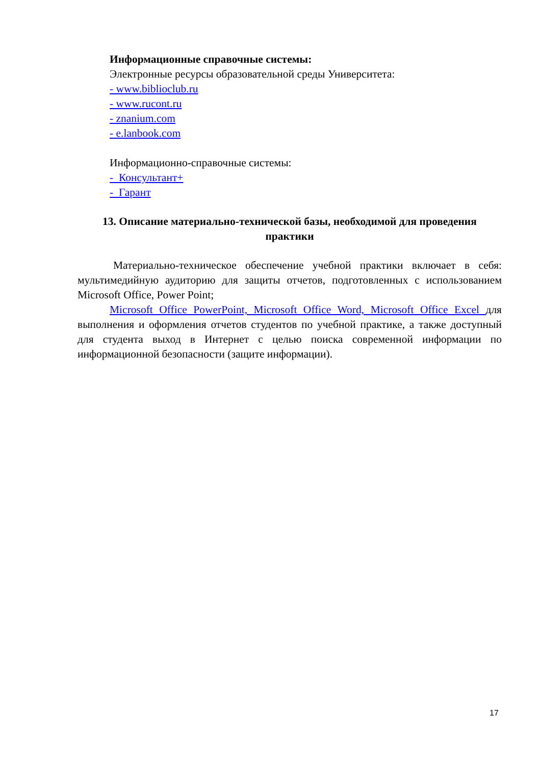Информационные справочные системы:
Электронные ресурсы образовательной среды Университета:
- www.biblioclub.ru
- www.rucont.ru
- znanium.com
- e.lanbook.com
Информационно-справочные системы:
- Консультант+
- Гарант
13. Описание материально-технической базы, необходимой для проведения практики
Материально-техническое обеспечение учебной практики включает в себя: мультимедийную аудиторию для защиты отчетов, подготовленных с использованием Microsoft Office, Power Point;
Microsoft Office PowerPoint, Microsoft Office Word, Microsoft Office Excel для выполнения и оформления отчетов студентов по учебной практике, а также доступный для студента выход в Интернет с целью поиска современной информации по информационной безопасности (защите информации).
17